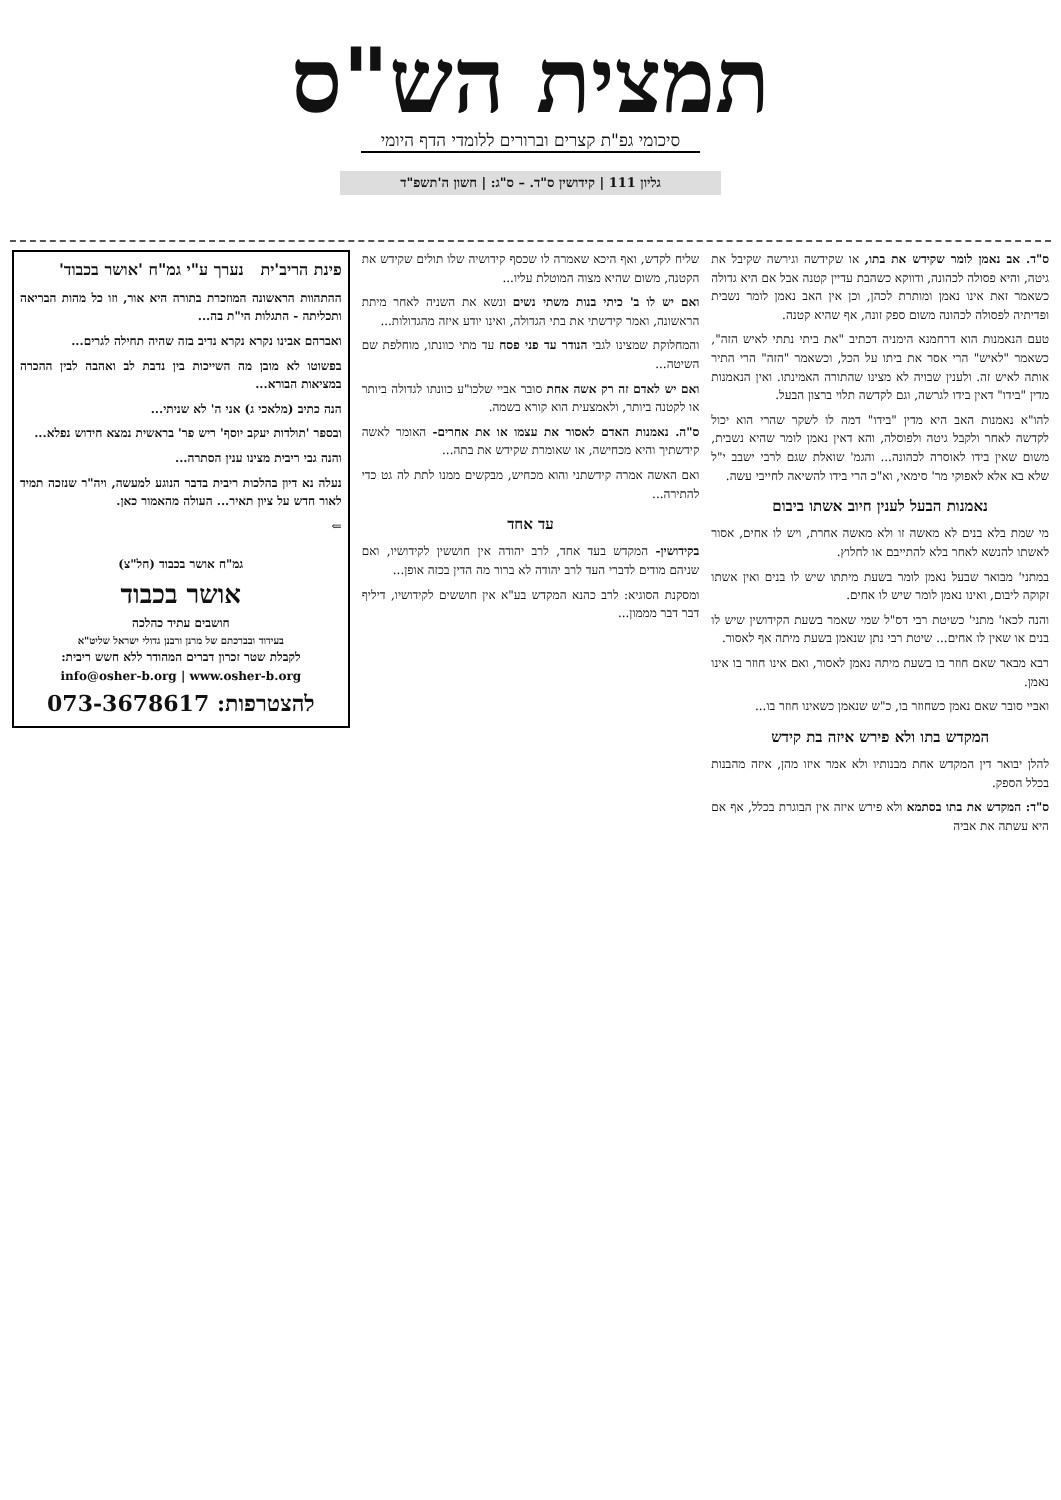תמצית הש"ס
סיכומי גפ"ת קצרים וברורים ללומדי הדף היומי
גליון 111 | קידושין ס"ד. – ס"ג: | חשון ה'תשפ"ד
ס"ד. אב נאמן לומר שקידש את בתו, או שקידשה וגירשה שקיבל את גיטה, והיא פסולה לכהונה, ודווקא כשהבת עדיין קטנה אבל אם היא גדולה כשאמר זאת אינו נאמן ומותרת לכהן, וכן אין האב נאמן לומר נשבית ופדיתיה לפסולה לכהונה משום ספק זונה, אף שהיא קטנה.
טעם הנאמנות הוא דרחמנא הימניה דכתיב "את ביתי נתתי לאיש הזה", כשאמר "לאיש" הרי אסר את ביתו על הכל, וכשאמר "הזה" הרי התיר אותה לאיש זה. ולענין שבויה לא מצינו שהתורה האמינתו. ואין הנאמנות מדין "בידו" דאין בידו לגרשה, וגם לקדשה תלוי ברצון הבעל.
להו"א נאמנות האב היא מדין "בידו" דמה לו לשקר שהרי הוא יכול לקדשה לאחר ולקבל גיטה ולפוסלה, והא דאין נאמן לומר שהיא נשבית, משום שאין בידו לאוסרה לכהונה... והגמ' שואלת שגם לרבי ישבב י"ל שלא בא אלא לאפוקי מר' סימאי, וא"כ הרי בידו להשיאה לחייבי עשה.
נאמנות הבעל לענין חיוב אשתו ביבום
מי שמת בלא בנים לא מאשה זו ולא מאשה אחרת, ויש לו אחים, אסור לאשתו להנשא לאחר בלא להתייבם או לחלוץ.
במתני' מבואר שבעל נאמן לומר בשעת מיתתו שיש לו בנים ואין אשתו זקוקה ליבום, ואינו נאמן לומר שיש לו אחים.
והנה לכאו' מתני' כשיטת רבי דס"ל שמי שאמר בשעת הקידושין שיש לו בנים או שאין לו אחים... שיטת רבי נתן שנאמן בשעת מיתה אף לאסור.
רבא מבאר שאם חוזר בו בשעת מיתה נאמן לאסור, ואם אינו חוזר בו אינו נאמן.
ואביי סובר שאם נאמן כשחוזר בו, כ"ש שנאמן כשאינו חוזר בו...
המקדש בתו ולא פירש איזה בת קידש
להלן יבואר דין המקדש אחת מבנותיו ולא אמר איזו מהן, איזה מהבנות בכלל הספק.
ס"ד: המקדש את בתו בסתמא ולא פירש איזה אין הבוגרת בכלל, אף אם היא עשתה את אביה
שליח לקדש, ואף היכא שאמרה לו שכסף קידושיה שלו תולים שקידש את הקטנה, משום שהיא מצוה המוטלת עליו...
ואם יש לו ב' כיתי בנות משתי נשים ונשא את השניה לאחר מיתת הראשונה, ואמר קידשתי את בתי הגדולה, ואינו יודע איזה מהגדולות...
והמחלוקת שמצינו לגבי הנודר עד פני פסח עד מתי כוונתו, מוחלפת שם השיטה...
ואם יש לאדם זה רק אשה אחת סובר אביי שלכו"ע כוונתו לגדולה ביותר או לקטנה ביותר, ולאמצעית הוא קורא בשמה.
ס"ה. נאמנות האדם לאסור את עצמו או את אחרים- האומר לאשה קידשתיך והיא מכחישה, או שאומרת שקידש את בתה...
ואם האשה אמרה קידשתני והוא מכחיש, מבקשים ממנו לתת לה גט כדי להתירה...
עד אחד
בקידושין- המקדש בעד אחד, לרב יהודה אין חוששין לקידושיו, ואם שניהם מודים לדברי העד לרב יהודה לא ברור מה הדין בכזה אופן...
ומסקנת הסוגיא: לרב כהנא המקדש בע"א אין חוששים לקידושיו, דיליף דבר דבר מממון...
פינת הריב'ית נערך ע"י גמ"ח 'אושר בכבוד'
ההתהוות הראשונה המוזכרת בתורה היא אור, וזו כל מהות הבריאה ותכליתה - התגלות הי"ת בה...
ואברהם אבינו נקרא נקרא נדיב בזה שהיה תחילה לגרים...
בפשוטו לא מובן מה השייכות בין נדבת לב ואהבה לבין ההכרה במציאות הבורא...
הנה כתיב (מלאכי ג) אני ה' לא שניתי...
ובספר 'תולדות יעקב יוסף' ריש פר' בראשית נמצא חידוש נפלא...
והנה גבי ריבית מצינו ענין הסתרה...
נעלה נא דיון בהלכות ריבית בדבר הנוגע למעשה, ויה"ר שנזכה תמיד לאור חדש על ציון תאיר... העולה מהאמור כאן.
⇐
גמ"ח אושר בכבוד (חל"צ)
אושר בכבוד
חושבים עתיד כהלכה
בעידוד ובברכתם של מרנן ורבנן גדולי ישראל שליט"א
לקבלת שטר זכרון דברים המהודר ללא חשש ריבית:
info@osher-b.org | www.osher-b.org
להצטרפות: 073-3678617